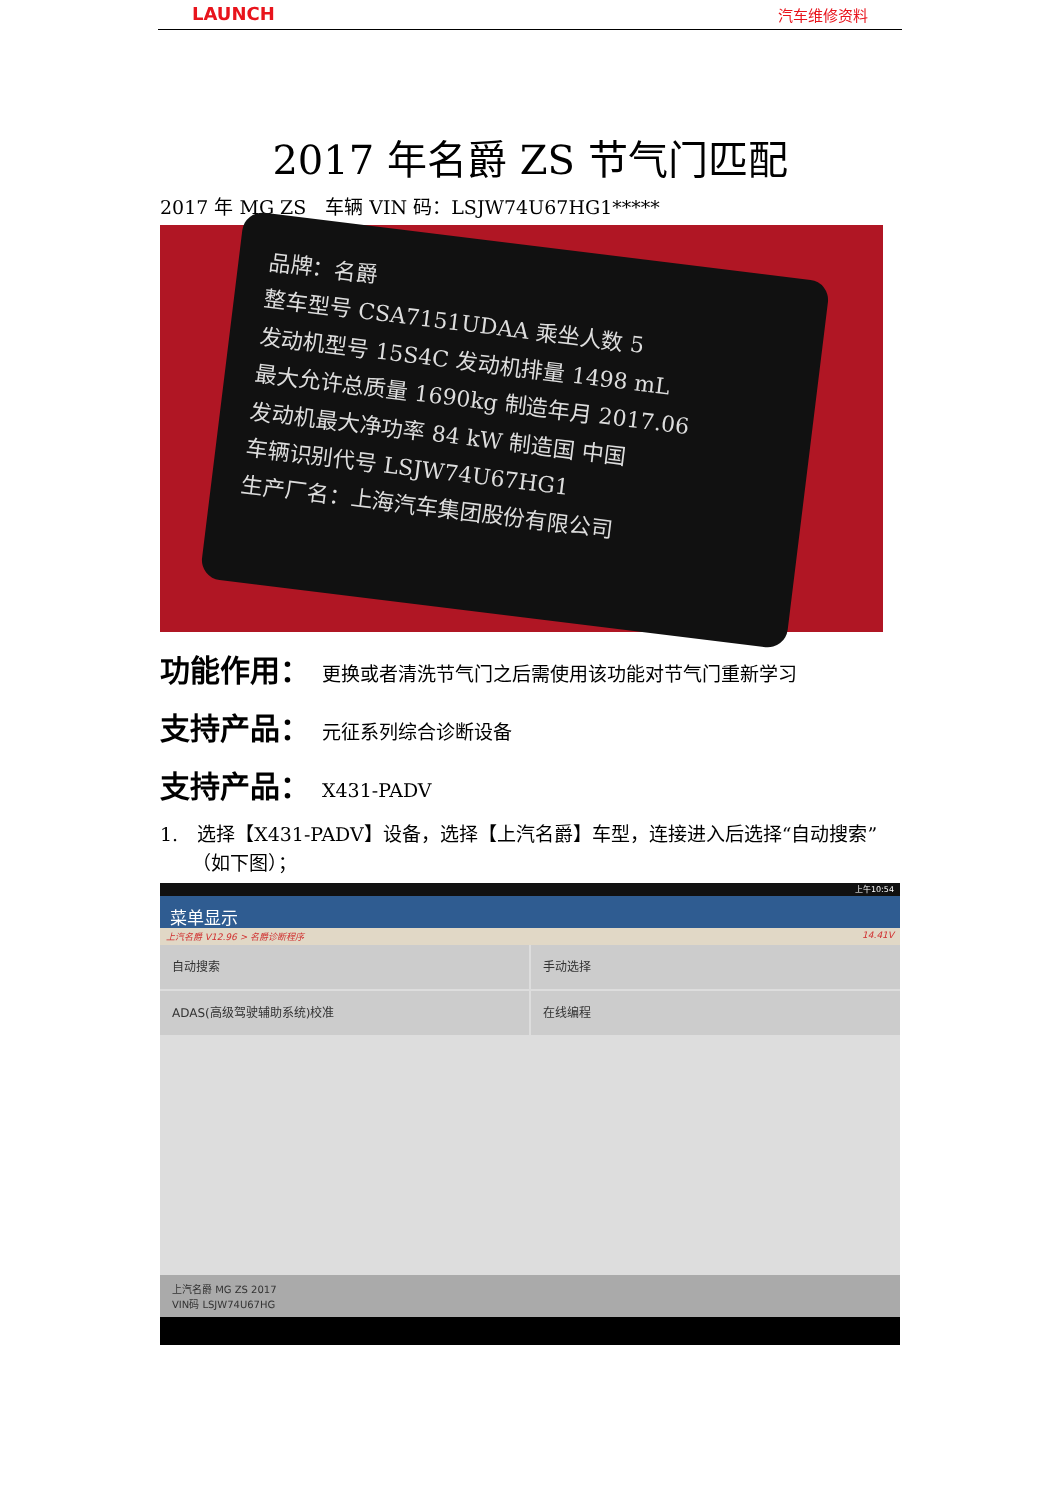LAUNCH 汽车维修资料
2017 年名爵 ZS 节气门匹配
2017 年 MG ZS　车辆 VIN 码：LSJW74U67HG1*****
品牌：名爵
整车型号 CSA7151UDAA 乘坐人数 5
发动机型号 15S4C 发动机排量 1498 mL
最大允许总质量 1690kg 制造年月 2017.06
发动机最大净功率 84 kW 制造国 中国
车辆识别代号 LSJW74U67HG1
生产厂名：上海汽车集团股份有限公司
功能作用： 更换或者清洗节气门之后需使用该功能对节气门重新学习
支持产品： 元征系列综合诊断设备
支持产品： X431-PADV
1.　选择【X431-PADV】设备，选择【上汽名爵】车型，连接进入后选择“自动搜索”（如下图）；
上午10:54
菜单显示
上汽名爵 V12.96 > 名爵诊断程序 14.41V
自动搜索
手动选择
ADAS(高级驾驶辅助系统)校准
在线编程
上汽名爵 MG ZS 2017
VIN码 LSJW74U67HG